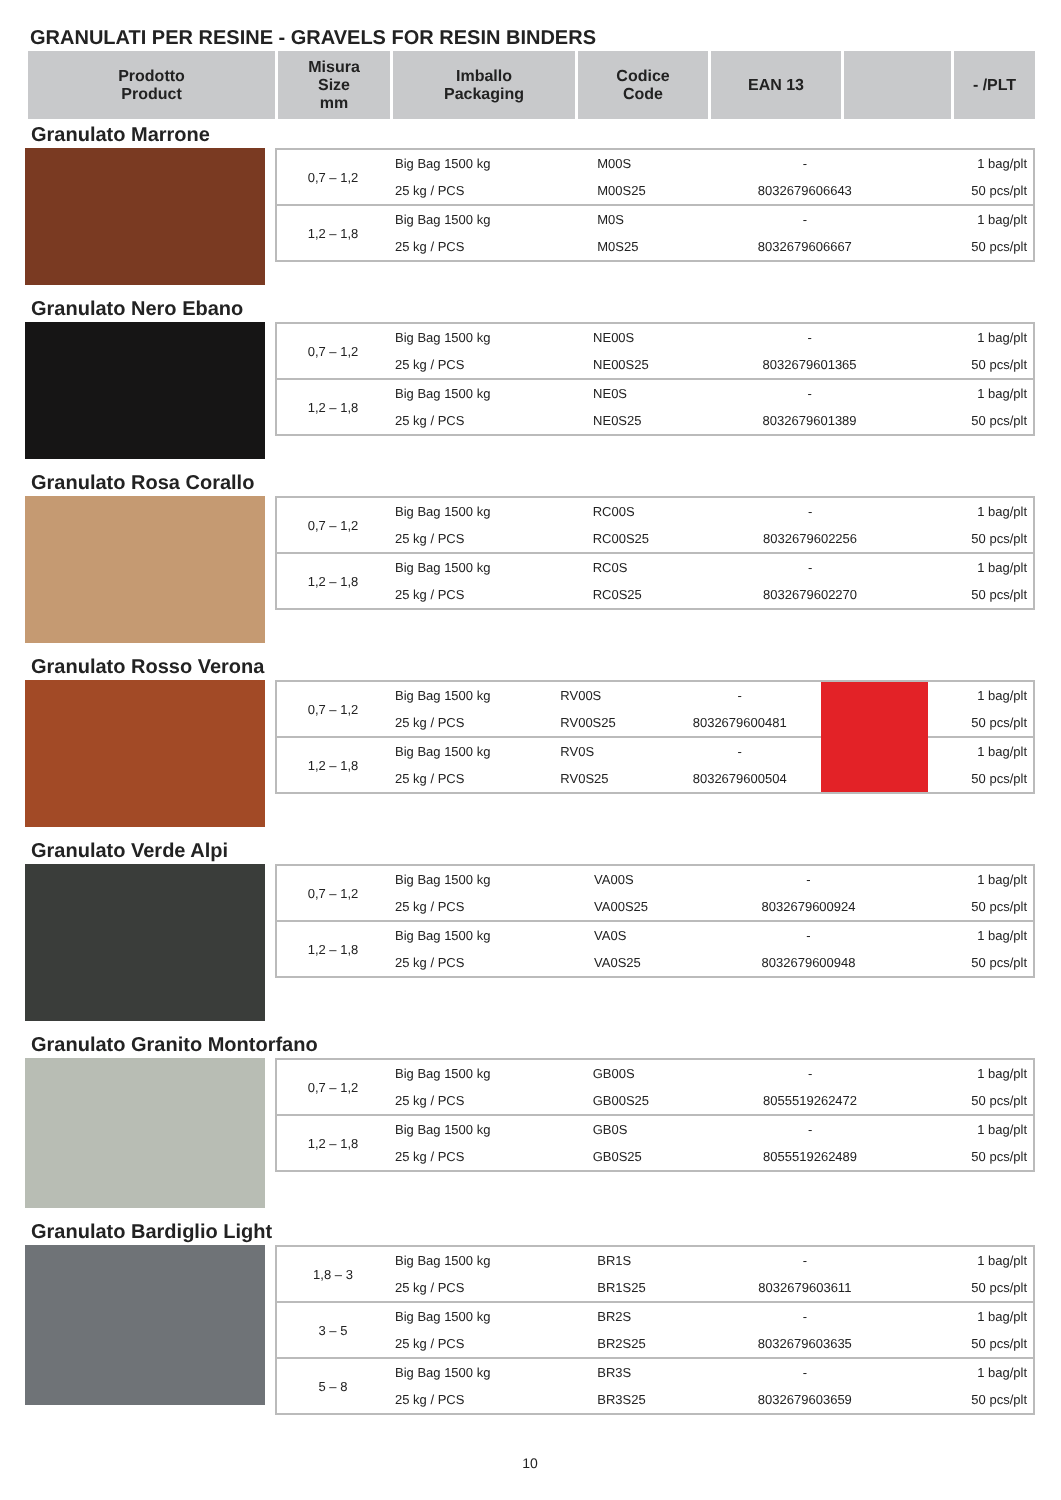GRANULATI PER RESINE - GRAVELS FOR RESIN BINDERS
| Prodotto Product | Misura Size mm | Imballo Packaging | Codice Code | EAN 13 | | - /PLT |
| --- | --- | --- | --- | --- | --- | --- |
Granulato Marrone
| 0,7 – 1,2 | Big Bag 1500 kg | M00S | - | 1 bag/plt |
| | 25 kg / PCS | M00S25 | 8032679606643 | 50 pcs/plt |
| 1,2 – 1,8 | Big Bag 1500 kg | M0S | - | 1 bag/plt |
| | 25 kg / PCS | M0S25 | 8032679606667 | 50 pcs/plt |
Granulato Nero Ebano
| 0,7 – 1,2 | Big Bag 1500 kg | NE00S | - | 1 bag/plt |
| | 25 kg / PCS | NE00S25 | 8032679601365 | 50 pcs/plt |
| 1,2 – 1,8 | Big Bag 1500 kg | NE0S | - | 1 bag/plt |
| | 25 kg / PCS | NE0S25 | 8032679601389 | 50 pcs/plt |
Granulato Rosa Corallo
| 0,7 – 1,2 | Big Bag 1500 kg | RC00S | - | 1 bag/plt |
| | 25 kg / PCS | RC00S25 | 8032679602256 | 50 pcs/plt |
| 1,2 – 1,8 | Big Bag 1500 kg | RC0S | - | 1 bag/plt |
| | 25 kg / PCS | RC0S25 | 8032679602270 | 50 pcs/plt |
Granulato Rosso Verona
| 0,7 – 1,2 | Big Bag 1500 kg | RV00S | - | | 1 bag/plt |
| | 25 kg / PCS | RV00S25 | 8032679600481 | | 50 pcs/plt |
| 1,2 – 1,8 | Big Bag 1500 kg | RV0S | - | | 1 bag/plt |
| | 25 kg / PCS | RV0S25 | 8032679600504 | | 50 pcs/plt |
Granulato Verde Alpi
| 0,7 – 1,2 | Big Bag 1500 kg | VA00S | - | 1 bag/plt |
| | 25 kg / PCS | VA00S25 | 8032679600924 | 50 pcs/plt |
| 1,2 – 1,8 | Big Bag 1500 kg | VA0S | - | 1 bag/plt |
| | 25 kg / PCS | VA0S25 | 8032679600948 | 50 pcs/plt |
Granulato Granito Montorfano
| 0,7 – 1,2 | Big Bag 1500 kg | GB00S | - | 1 bag/plt |
| | 25 kg / PCS | GB00S25 | 8055519262472 | 50 pcs/plt |
| 1,2 – 1,8 | Big Bag 1500 kg | GB0S | - | 1 bag/plt |
| | 25 kg / PCS | GB0S25 | 8055519262489 | 50 pcs/plt |
Granulato Bardiglio Light
| 1,8 – 3 | Big Bag 1500 kg | BR1S | - | 1 bag/plt |
| | 25 kg / PCS | BR1S25 | 8032679603611 | 50 pcs/plt |
| 3 – 5 | Big Bag 1500 kg | BR2S | - | 1 bag/plt |
| | 25 kg / PCS | BR2S25 | 8032679603635 | 50 pcs/plt |
| 5 – 8 | Big Bag 1500 kg | BR3S | - | 1 bag/plt |
| | 25 kg / PCS | BR3S25 | 8032679603659 | 50 pcs/plt |
10